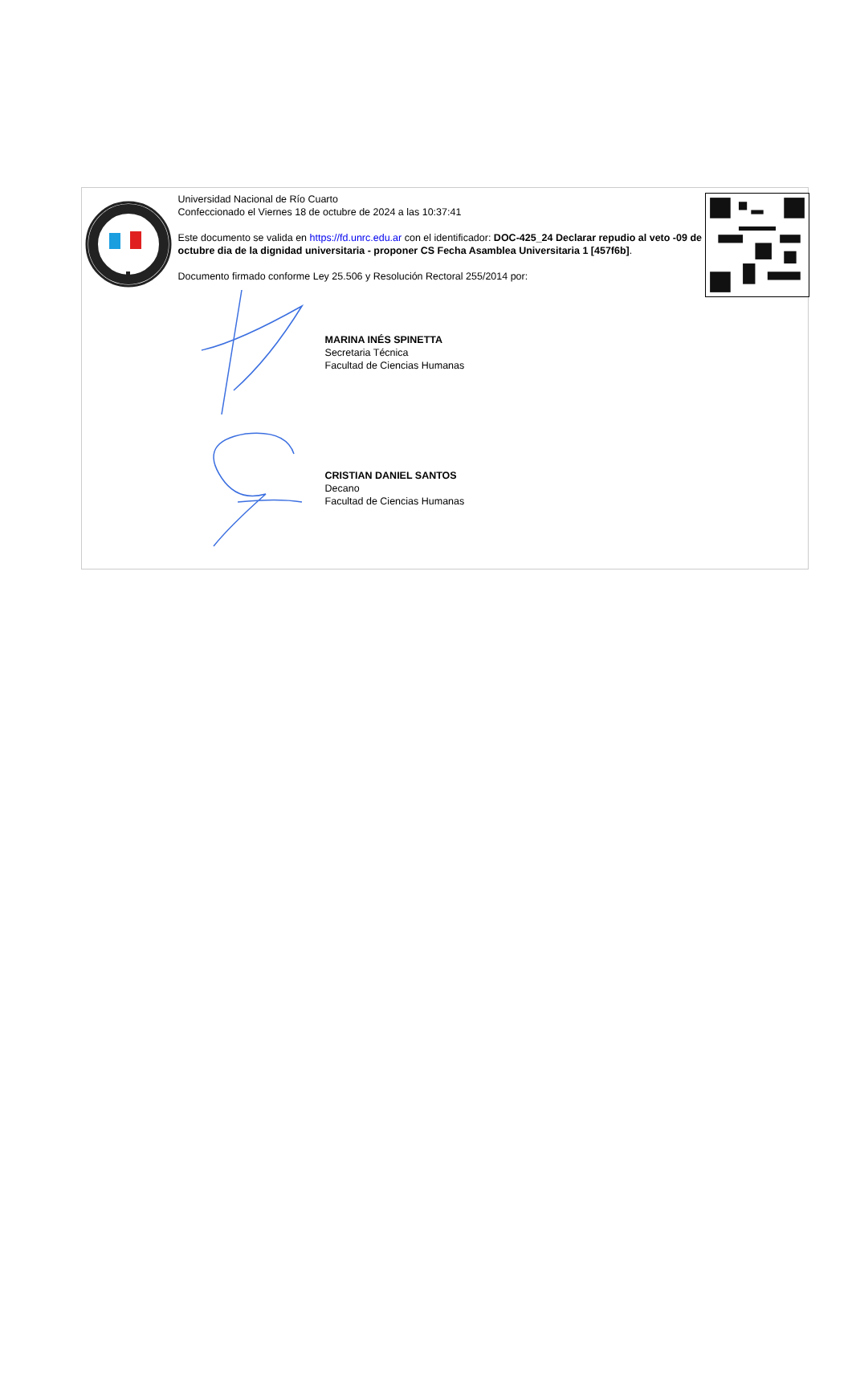Universidad Nacional de Río Cuarto
Confeccionado el Viernes 18 de octubre de 2024 a las 10:37:41
Este documento se valida en https://fd.unrc.edu.ar con el identificador: DOC-425_24 Declarar repudio al veto -09 de octubre dia de la dignidad universitaria - proponer CS Fecha Asamblea Universitaria 1 [457f6b].
Documento firmado conforme Ley 25.506 y Resolución Rectoral 255/2014 por:
MARINA INÉS SPINETTA
Secretaria Técnica
Facultad de Ciencias Humanas
CRISTIAN DANIEL SANTOS
Decano
Facultad de Ciencias Humanas